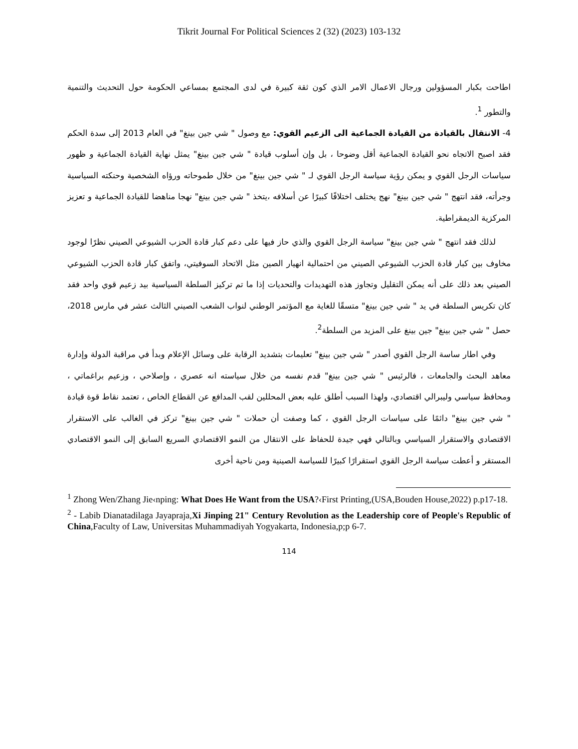Tikrit Journal For Political Sciences 2 (32) (2023) 103-132
اطاحت بكبار المسؤولين ورجال الاعمال الامر الذي كون ثقة كبيرة في لدى المجتمع بمساعي الحكومة حول التحديث والتنمية والتطور <sup>1</sup>.
4- الانتقال بالقيادة من القيادة الجماعية الى الزعيم القوي: مع وصول " شي جين بينغ" في العام 2013 إلى سدة الحكم فقد اصبح الاتجاه نحو القيادة الجماعية أقل وضوحا ، بل وإن أسلوب قيادة " شي جين بينغ" يمثل نهاية القيادة الجماعية و ظهور سياسات الرجل القوي و يمكن رؤية سياسة الرجل القوي لـ " شي جين بينغ" من خلال طموحاته ورؤاه الشخصية وحنكته السياسية وجرأته، فقد انتهج " شي جين بينغ" نهج يختلف اختلافًا كبيرًا عن أسلافه ،يتخذ " شي جين بينغ" نهجا مناهضا للقيادة الجماعية و تعزيز المركزية الديمقراطية.
لذلك فقد انتهج " شي جين بينغ" سياسة الرجل القوي والذي حاز فيها على دعم كبار قادة الحزب الشيوعي الصيني نظرًا لوجود مخاوف بين كبار قادة الحزب الشيوعي الصيني من احتمالية انهيار الصين مثل الاتحاد السوفيتي، واتفق كبار قادة الحزب الشيوعي الصيني بعد ذلك على أنه يمكن التقليل وتجاوز هذه التهديدات والتحديات إذا ما تم تركيز السلطة السياسية بيد زعيم قوي واحد فقد كان تكريس السلطة في يد " شي جين بينغ" متسقًا للغاية مع المؤتمر الوطني لنواب الشعب الصيني الثالث عشر في مارس 2018، حصل " شي جين بينغ" جين بينغ على المزيد من السلطة<sup>2</sup>.
وفي اطار ساسة الرجل القوي أصدر " شي جين بينغ" تعليمات بتشديد الرقابة على وسائل الإعلام وبدأ في مراقبة الدولة وإدارة معاهد البحث والجامعات ، فالرئيس " شي جين بينغ" قدم نفسه من خلال سياسته انه عصري ، وإصلاحي ، وزعيم براغماتي ، ومحافظ سياسي وليبرالي اقتصادي، ولهذا السبب أطلق عليه بعض المحللين لقب المدافع عن القطاع الخاص ، تعتمد نقاط قوة قيادة " شي جين بينغ" دائمًا على سياسات الرجل القوي ، كما وصفت أن حملات " شي جين بينغ" تركز في الغالب على الاستقرار الاقتصادي والاستقرار السياسي وبالتالي فهي جيدة للحفاظ على الانتقال من النمو الاقتصادي السريع السابق إلى النمو الاقتصادي المستقر و أعطت سياسة الرجل القوي استقرارًا كبيرًا للسياسة الصينية ومن ناحية أخرى
<sup>1</sup> Zhong Wen/Zhang Jie‹nping: What Does He Want from the USA?‹First Printing,(USA,Bouden House,2022) p.p17-18.
<sup>2</sup> - Labib Dianatadilaga Jayapraja,Xi Jinping 21" Century Revolution as the Leadership core of People's Republic of China,Faculty of Law, Universitas Muhammadiyah Yogyakarta, Indonesia,p;p 6-7.
114